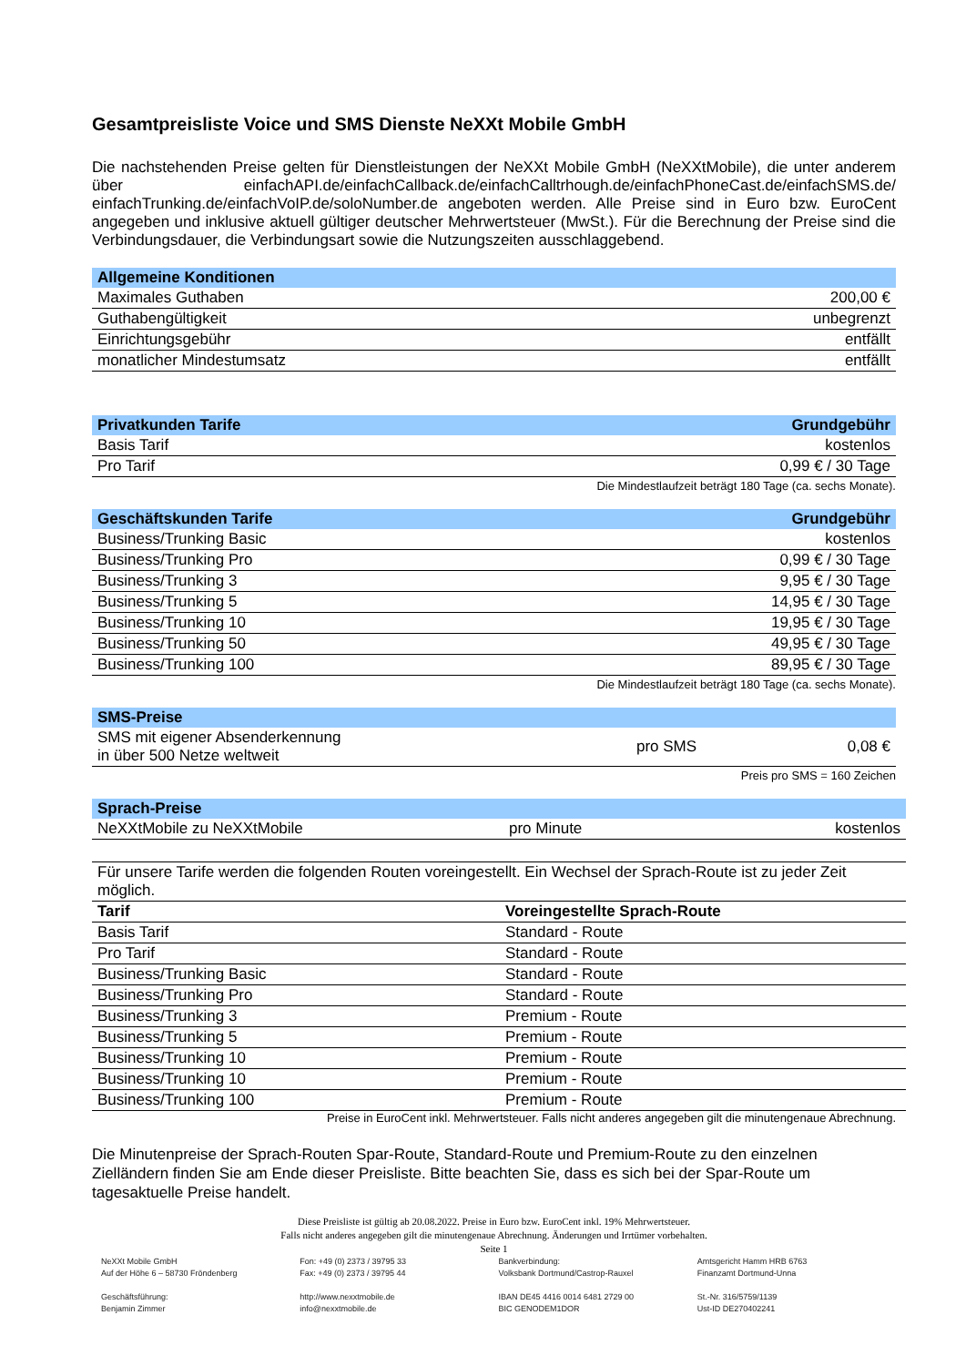Gesamtpreisliste Voice und SMS Dienste NeXXt Mobile GmbH
Die nachstehenden Preise gelten für Dienstleistungen der NeXXt Mobile GmbH (NeXXtMobile), die unter anderem über einfachAPI.de/einfachCallback.de/einfachCalltrhough.de/einfachPhoneCast.de/einfachSMS.de/ einfachTrunking.de/einfachVoIP.de/soloNumber.de angeboten werden. Alle Preise sind in Euro bzw. EuroCent angegeben und inklusive aktuell gültiger deutscher Mehrwertsteuer (MwSt.). Für die Berechnung der Preise sind die Verbindungsdauer, die Verbindungsart sowie die Nutzungszeiten ausschlaggebend.
| Allgemeine Konditionen | |
| --- | --- |
| Maximales Guthaben | 200,00 € |
| Guthabengültigkeit | unbegrenzt |
| Einrichtungsgebühr | entfällt |
| monatlicher Mindestumsatz | entfällt |
| Privatkunden Tarife | Grundgebühr |
| --- | --- |
| Basis Tarif | kostenlos |
| Pro Tarif | 0,99 € / 30 Tage |
Die Mindestlaufzeit beträgt 180 Tage (ca. sechs Monate).
| Geschäftskunden Tarife | Grundgebühr |
| --- | --- |
| Business/Trunking Basic | kostenlos |
| Business/Trunking Pro | 0,99 € / 30 Tage |
| Business/Trunking 3 | 9,95 € / 30 Tage |
| Business/Trunking 5 | 14,95 € / 30 Tage |
| Business/Trunking 10 | 19,95 € / 30 Tage |
| Business/Trunking 50 | 49,95 € / 30 Tage |
| Business/Trunking 100 | 89,95 € / 30 Tage |
Die Mindestlaufzeit beträgt 180 Tage (ca. sechs Monate).
| SMS-Preise | | |
| --- | --- | --- |
| SMS mit eigener Absenderkennung in über 500 Netze weltweit | pro SMS | 0,08 € |
Preis pro SMS = 160 Zeichen
| Sprach-Preise | | |
| --- | --- | --- |
| NeXXtMobile zu NeXXtMobile | pro Minute | kostenlos |
| Für unsere Tarife werden die folgenden Routen voreingestellt. Ein Wechsel der Sprach-Route ist zu jeder Zeit möglich. | |
| Tarif | Voreingestellte Sprach-Route |
| Basis Tarif | Standard - Route |
| Pro Tarif | Standard - Route |
| Business/Trunking Basic | Standard - Route |
| Business/Trunking Pro | Standard - Route |
| Business/Trunking 3 | Premium - Route |
| Business/Trunking 5 | Premium - Route |
| Business/Trunking 10 | Premium - Route |
| Business/Trunking 10 | Premium - Route |
| Business/Trunking 100 | Premium - Route |
Preise in EuroCent inkl. Mehrwertsteuer. Falls nicht anderes angegeben gilt die minutengenaue Abrechnung.
Die Minutenpreise der Sprach-Routen Spar-Route, Standard-Route und Premium-Route zu den einzelnen Zielländern finden Sie am Ende dieser Preisliste. Bitte beachten Sie, dass es sich bei der Spar-Route um tagesaktuelle Preise handelt.
Diese Preisliste ist gültig ab 20.08.2022. Preise in Euro bzw. EuroCent inkl. 19% Mehrwertsteuer.
Falls nicht anderes angegeben gilt die minutengenaue Abrechnung. Änderungen und Irrtümer vorbehalten.
Seite 1
NeXXt Mobile GmbH
Auf der Höhe 6 – 58730 Fröndenberg
Geschäftsführung:
Benjamin Zimmer
Fon: +49 (0) 2373 / 39795 33
Fax: +49 (0) 2373 / 39795 44
http://www.nexxtmobile.de
info@nexxtmobile.de
Bankverbindung:
Volksbank Dortmund/Castrop-Rauxel
IBAN DE45 4416 0014 6481 2729 00
BIC GENODEM1DOR
Amtsgericht Hamm HRB 6763
Finanzamt Dortmund-Unna
St.-Nr. 316/5759/1139
Ust-ID DE270402241